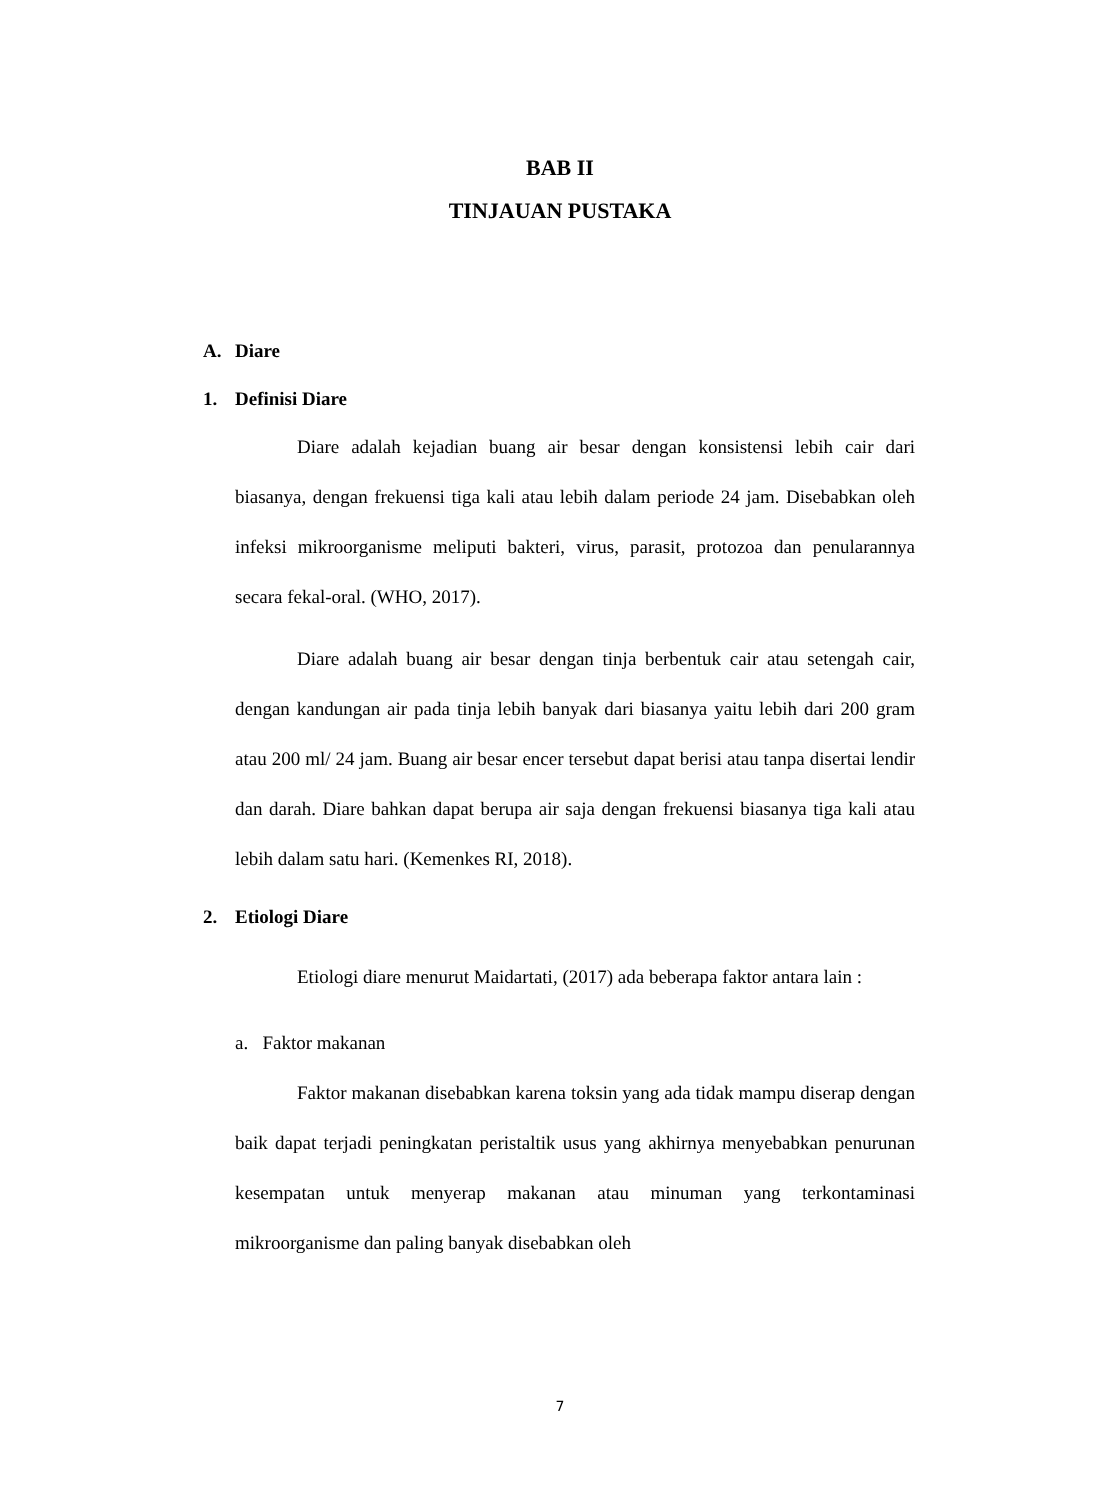BAB II
TINJAUAN PUSTAKA
A. Diare
1. Definisi Diare
Diare adalah kejadian buang air besar dengan konsistensi lebih cair dari biasanya, dengan frekuensi tiga kali atau lebih dalam periode 24 jam. Disebabkan oleh infeksi mikroorganisme meliputi bakteri, virus, parasit, protozoa dan penularannya secara fekal-oral. (WHO, 2017).
Diare adalah buang air besar dengan tinja berbentuk cair atau setengah cair, dengan kandungan air pada tinja lebih banyak dari biasanya yaitu lebih dari 200 gram atau 200 ml/ 24 jam. Buang air besar encer tersebut dapat berisi atau tanpa disertai lendir dan darah. Diare bahkan dapat berupa air saja dengan frekuensi biasanya tiga kali atau lebih dalam satu hari. (Kemenkes RI, 2018).
2. Etiologi Diare
Etiologi diare menurut Maidartati, (2017) ada beberapa faktor antara lain :
a. Faktor makanan
Faktor makanan disebabkan karena toksin yang ada tidak mampu diserap dengan baik dapat terjadi peningkatan peristaltik usus yang akhirnya menyebabkan penurunan kesempatan untuk menyerap makanan atau minuman yang terkontaminasi mikroorganisme dan paling banyak disebabkan oleh
7